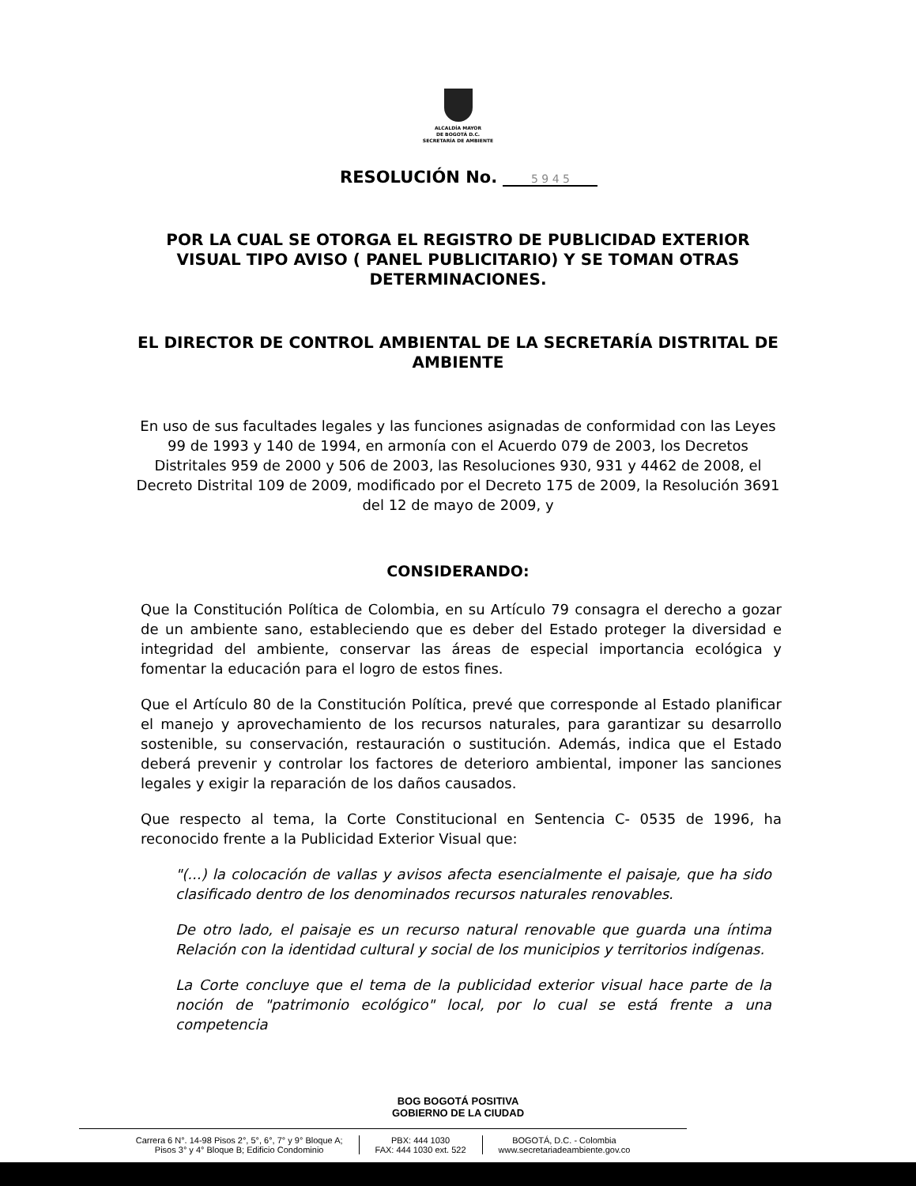ALCALDÍA MAYOR
DE BOGOTÁ D.C.
SECRETARÍA DE AMBIENTE
RESOLUCIÓN No. 5 9 4 5
POR LA CUAL SE OTORGA EL REGISTRO DE PUBLICIDAD EXTERIOR VISUAL TIPO AVISO ( PANEL PUBLICITARIO) Y SE TOMAN OTRAS DETERMINACIONES.
EL DIRECTOR DE CONTROL AMBIENTAL DE LA SECRETARÍA DISTRITAL DE AMBIENTE
En uso de sus facultades legales y las funciones asignadas de conformidad con las Leyes 99 de 1993 y 140 de 1994, en armonía con el Acuerdo 079 de 2003, los Decretos Distritales 959 de 2000 y 506 de 2003, las Resoluciones 930, 931 y 4462 de 2008, el Decreto Distrital 109 de 2009, modificado por el Decreto 175 de 2009, la Resolución 3691 del 12 de mayo de 2009, y
CONSIDERANDO:
Que la Constitución Política de Colombia, en su Artículo 79 consagra el derecho a gozar de un ambiente sano, estableciendo que es deber del Estado proteger la diversidad e integridad del ambiente, conservar las áreas de especial importancia ecológica y fomentar la educación para el logro de estos fines.
Que el Artículo 80 de la Constitución Política, prevé que corresponde al Estado planificar el manejo y aprovechamiento de los recursos naturales, para garantizar su desarrollo sostenible, su conservación, restauración o sustitución. Además, indica que el Estado deberá prevenir y controlar los factores de deterioro ambiental, imponer las sanciones legales y exigir la reparación de los daños causados.
Que respecto al tema, la Corte Constitucional en Sentencia C- 0535 de 1996, ha reconocido frente a la Publicidad Exterior Visual que:
"(...) la colocación de vallas y avisos afecta esencialmente el paisaje, que ha sido clasificado dentro de los denominados recursos naturales renovables.
De otro lado, el paisaje es un recurso natural renovable que guarda una íntima Relación con la identidad cultural y social de los municipios y territorios indígenas.
La Corte concluye que el tema de la publicidad exterior visual hace parte de la noción de "patrimonio ecológico" local, por lo cual se está frente a una competencia
BOG BOGOTÁ POSITIVA
GOBIERNO DE LA CIUDAD
Carrera 6 N°. 14-98 Pisos 2°, 5°, 6°, 7° y 9° Bloque A;
Pisos 3° y 4° Bloque B; Edificio Condominio
PBX: 444 1030
FAX: 444 1030 ext. 522
BOGOTÁ, D.C. - Colombia
www.secretariadeambiente.gov.co